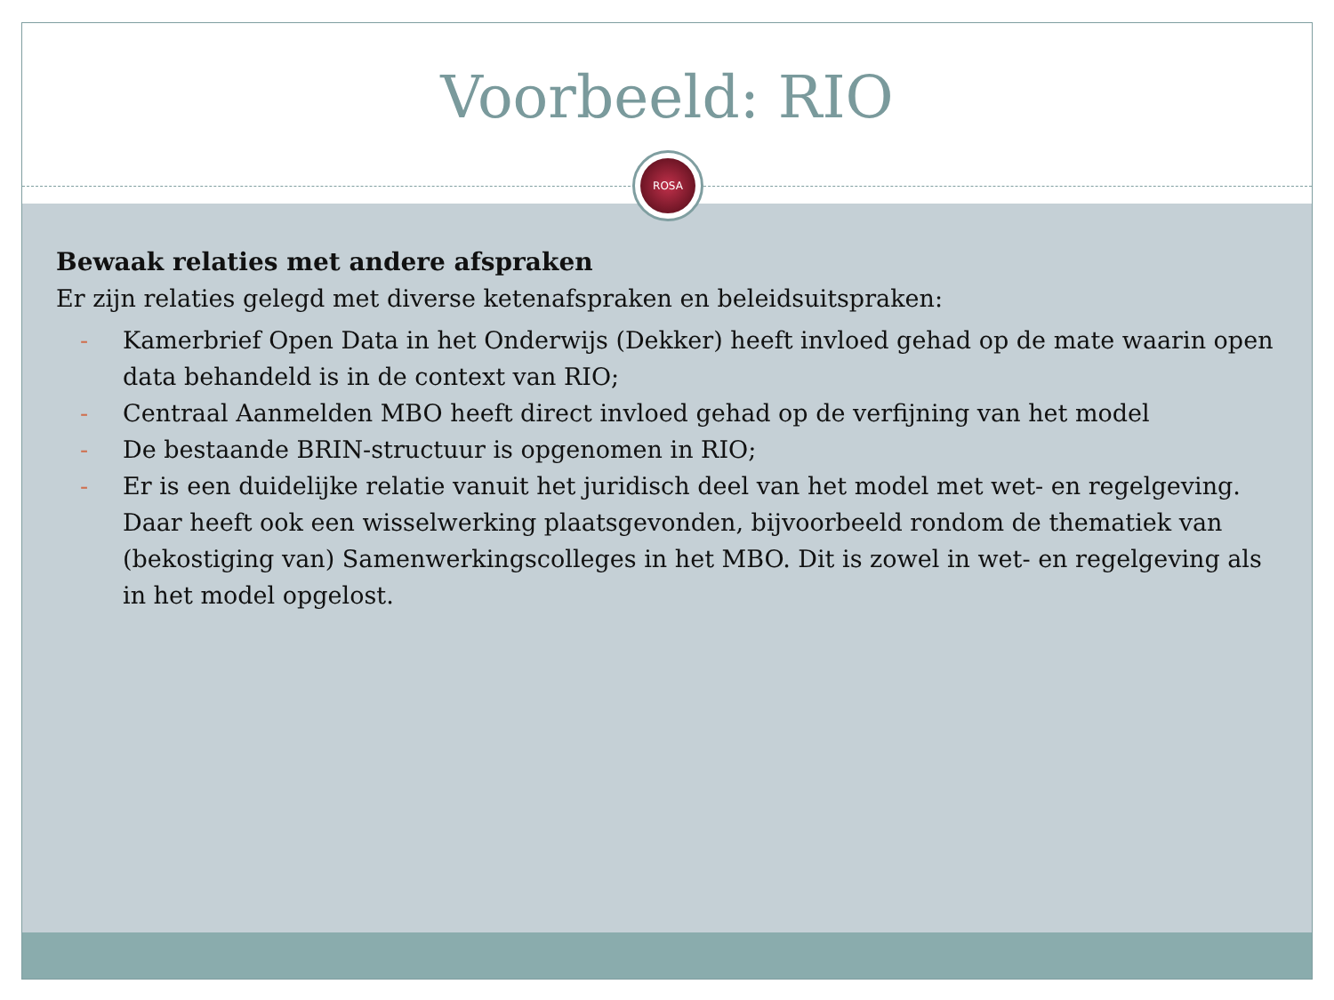Voorbeeld: RIO
ROSA
Bewaak relaties met andere afspraken
Er zijn relaties gelegd met diverse ketenafspraken en beleidsuitspraken:
- Kamerbrief Open Data in het Onderwijs (Dekker) heeft invloed gehad op de mate waarin open data behandeld is in de context van RIO;
- Centraal Aanmelden MBO heeft direct invloed gehad op de verfijning van het model
- De bestaande BRIN-structuur is opgenomen in RIO;
- Er is een duidelijke relatie vanuit het juridisch deel van het model met wet- en regelgeving. Daar heeft ook een wisselwerking plaatsgevonden, bijvoorbeeld rondom de thematiek van (bekostiging van) Samenwerkingscolleges in het MBO. Dit is zowel in wet- en regelgeving als in het model opgelost.